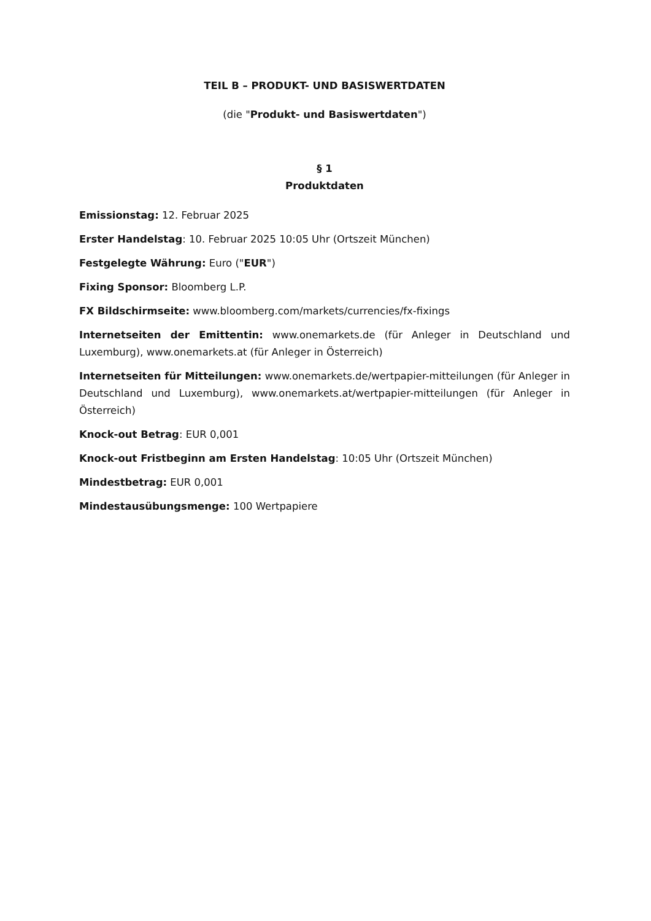TEIL B – PRODUKT- UND BASISWERTDATEN
(die "Produkt- und Basiswertdaten")
§ 1
Produktdaten
Emissionstag: 12. Februar 2025
Erster Handelstag: 10. Februar 2025 10:05 Uhr (Ortszeit München)
Festgelegte Währung: Euro ("EUR")
Fixing Sponsor: Bloomberg L.P.
FX Bildschirmseite: www.bloomberg.com/markets/currencies/fx-fixings
Internetseiten der Emittentin: www.onemarkets.de (für Anleger in Deutschland und Luxemburg), www.onemarkets.at (für Anleger in Österreich)
Internetseiten für Mitteilungen: www.onemarkets.de/wertpapier-mitteilungen (für Anleger in Deutschland und Luxemburg), www.onemarkets.at/wertpapier-mitteilungen (für Anleger in Österreich)
Knock-out Betrag: EUR 0,001
Knock-out Fristbeginn am Ersten Handelstag: 10:05 Uhr (Ortszeit München)
Mindestbetrag: EUR 0,001
Mindestausübungsmenge: 100 Wertpapiere